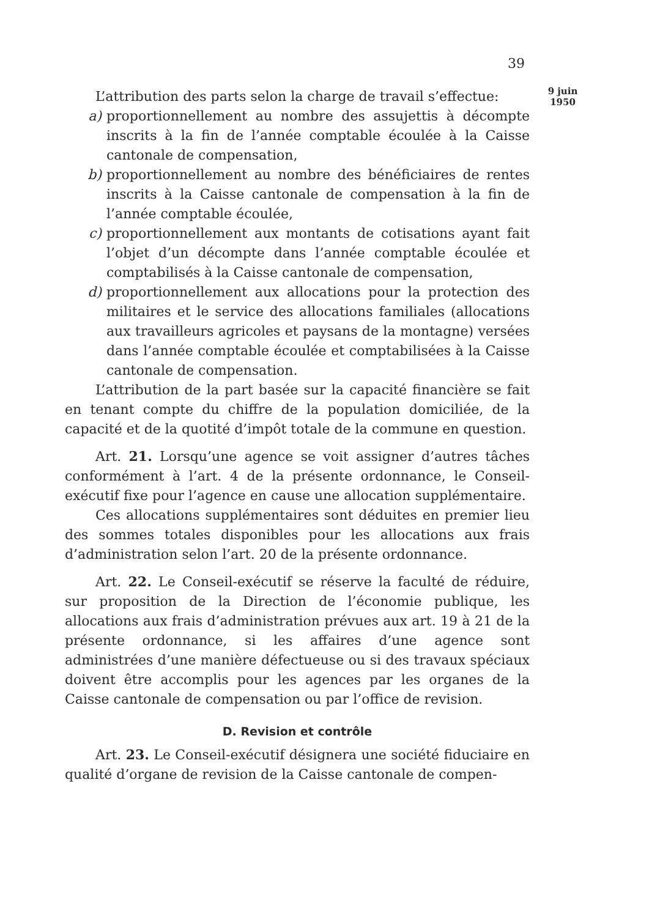39
9 juin
1950
L’attribution des parts selon la charge de travail s’effectue:
a) proportionnellement au nombre des assujettis à décompte inscrits à la fin de l’année comptable écoulée à la Caisse cantonale de compensation,
b) proportionnellement au nombre des bénéficiaires de rentes inscrits à la Caisse cantonale de compensation à la fin de l’année comptable écoulée,
c) proportionnellement aux montants de cotisations ayant fait l’objet d’un décompte dans l’année comptable écoulée et comptabilisés à la Caisse cantonale de compensation,
d) proportionnellement aux allocations pour la protection des militaires et le service des allocations familiales (allocations aux travailleurs agricoles et paysans de la montagne) versées dans l’année comptable écoulée et comptabilisées à la Caisse cantonale de compensation.
L’attribution de la part basée sur la capacité financière se fait en tenant compte du chiffre de la population domiciliée, de la capacité et de la quotité d’impôt totale de la commune en question.
Art. 21. Lorsqu’une agence se voit assigner d’autres tâches conformément à l’art. 4 de la présente ordonnance, le Conseil-exécutif fixe pour l’agence en cause une allocation supplémentaire.
Ces allocations supplémentaires sont déduites en premier lieu des sommes totales disponibles pour les allocations aux frais d’administration selon l’art. 20 de la présente ordonnance.
Art. 22. Le Conseil-exécutif se réserve la faculté de réduire, sur proposition de la Direction de l’économie publique, les allocations aux frais d’administration prévues aux art. 19 à 21 de la présente ordonnance, si les affaires d’une agence sont administrées d’une manière défectueuse ou si des travaux spéciaux doivent être accomplis pour les agences par les organes de la Caisse cantonale de compensation ou par l’office de revision.
D. Revision et contrôle
Art. 23. Le Conseil-exécutif désignera une société fiduciaire en qualité d’organe de revision de la Caisse cantonale de compen-